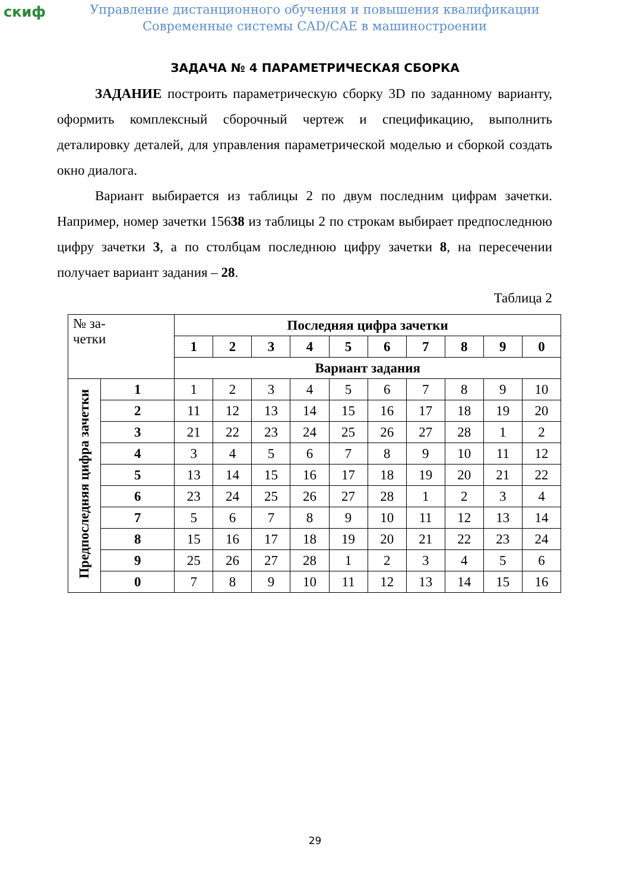скиф
Управление дистанционного обучения и повышения квалификации
Современные системы CAD/CAE в машиностроении
ЗАДАЧА № 4 ПАРАМЕТРИЧЕСКАЯ СБОРКА
ЗАДАНИЕ построить параметрическую сборку 3D по заданному варианту, оформить комплексный сборочный чертеж и спецификацию, выполнить деталировку деталей, для управления параметрической моделью и сборкой создать окно диалога.
Вариант выбирается из таблицы 2 по двум последним цифрам зачетки. Например, номер зачетки 15638 из таблицы 2 по строкам выбирает предпоследнюю цифру зачетки 3, а по столбцам последнюю цифру зачетки 8, на пересечении получает вариант задания – 28.
Таблица 2
| № за- четки | | Последняя цифра зачетки | | | | | | | | | |
| | | 1 | 2 | 3 | 4 | 5 | 6 | 7 | 8 | 9 | 0 |
| | | Вариант задания | | | | | | | | | |
| Предпоследняя цифра зачетки | 1 | 1 | 2 | 3 | 4 | 5 | 6 | 7 | 8 | 9 | 10 |
| | 2 | 11 | 12 | 13 | 14 | 15 | 16 | 17 | 18 | 19 | 20 |
| | 3 | 21 | 22 | 23 | 24 | 25 | 26 | 27 | 28 | 1 | 2 |
| | 4 | 3 | 4 | 5 | 6 | 7 | 8 | 9 | 10 | 11 | 12 |
| | 5 | 13 | 14 | 15 | 16 | 17 | 18 | 19 | 20 | 21 | 22 |
| | 6 | 23 | 24 | 25 | 26 | 27 | 28 | 1 | 2 | 3 | 4 |
| | 7 | 5 | 6 | 7 | 8 | 9 | 10 | 11 | 12 | 13 | 14 |
| | 8 | 15 | 16 | 17 | 18 | 19 | 20 | 21 | 22 | 23 | 24 |
| | 9 | 25 | 26 | 27 | 28 | 1 | 2 | 3 | 4 | 5 | 6 |
| | 0 | 7 | 8 | 9 | 10 | 11 | 12 | 13 | 14 | 15 | 16 |
29